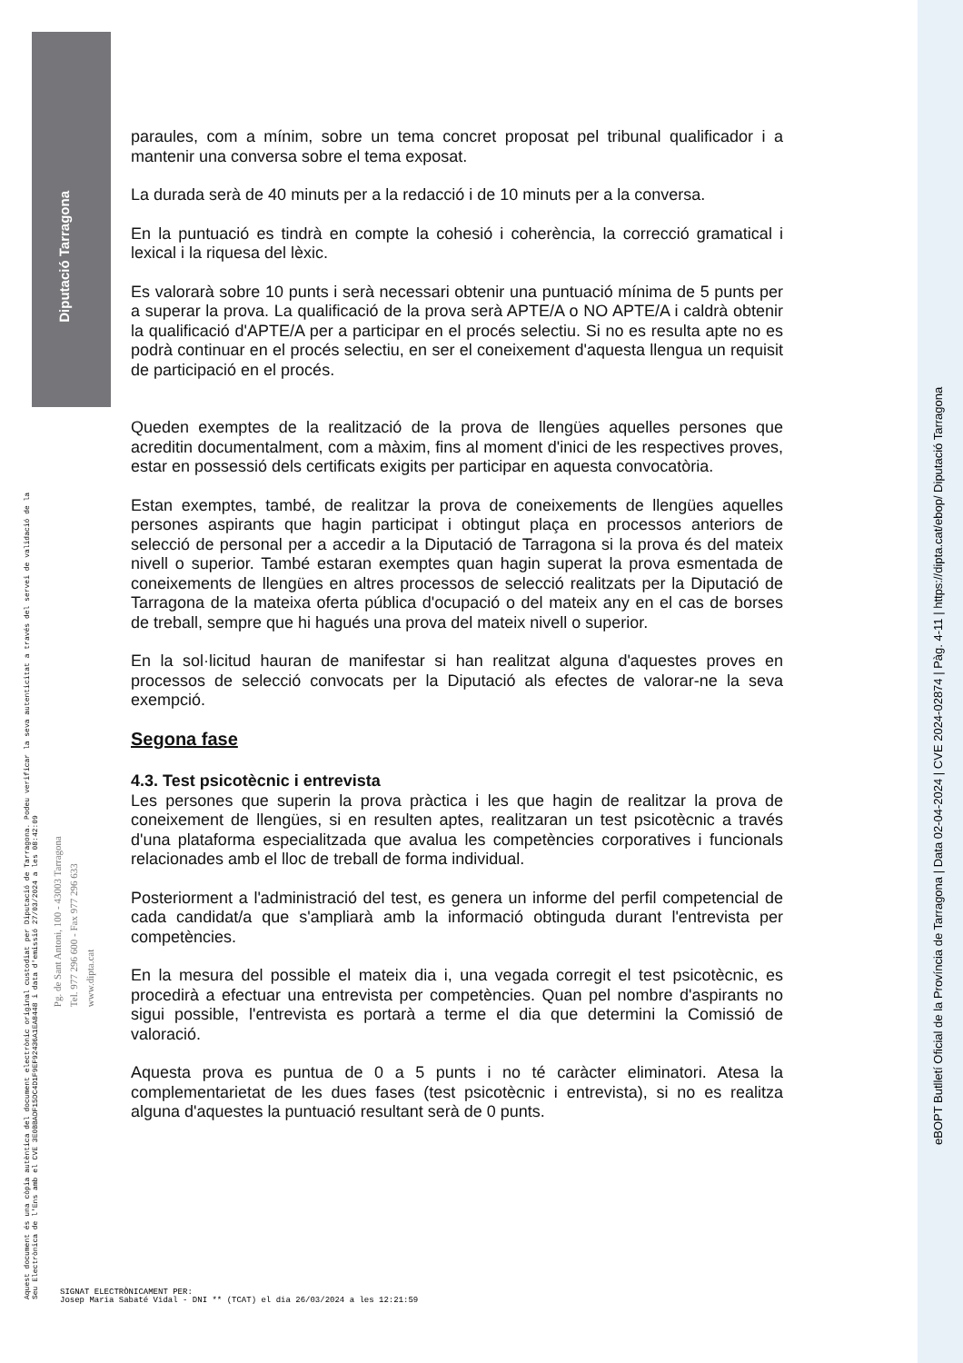Diputació Tarragona
eBOPT Butlletí Oficial de la Província de Tarragona | Data 02-04-2024 | CVE 2024-02874 | Pàg. 4-11 | https://dipta.cat/ebop/ Diputació Tarragona
Aquest document és una còpia autèntica del document electrònic original custodiat per Diputació de Tarragona. Podeu verificar la seva autenticitat a través del servei de validació de la Seu Electrònica de l'Ens amb el CVE 3E0BBADF15DC4D1F9EF92436A1EA8448 i data d'emissió 27/03/2024 a les 08:42:09
Pg. de Sant Antoni, 100 - 43003 Tarragona
Tel. 977 296 600 - Fax 977 296 633
www.dipta.cat
paraules, com a mínim, sobre un tema concret proposat pel tribunal qualificador i a mantenir una conversa sobre el tema exposat.
La durada serà de 40 minuts per a la redacció i de 10 minuts per a la conversa.
En la puntuació es tindrà en compte la cohesió i coherència, la correcció gramatical i lexical i la riquesa del lèxic.
Es valorarà sobre 10 punts i serà necessari obtenir una puntuació mínima de 5 punts per a superar la prova. La qualificació de la prova serà APTE/A o NO APTE/A i caldrà obtenir la qualificació d'APTE/A per a participar en el procés selectiu. Si no es resulta apte no es podrà continuar en el procés selectiu, en ser el coneixement d'aquesta llengua un requisit de participació en el procés.
Queden exemptes de la realització de la prova de llengües aquelles persones que acreditin documentalment, com a màxim, fins al moment d'inici de les respectives proves, estar en possessió dels certificats exigits per participar en aquesta convocatòria.
Estan exemptes, també, de realitzar la prova de coneixements de llengües aquelles persones aspirants que hagin participat i obtingut plaça en processos anteriors de selecció de personal per a accedir a la Diputació de Tarragona si la prova és del mateix nivell o superior. També estaran exemptes quan hagin superat la prova esmentada de coneixements de llengües en altres processos de selecció realitzats per la Diputació de Tarragona de la mateixa oferta pública d'ocupació o del mateix any en el cas de borses de treball, sempre que hi hagués una prova del mateix nivell o superior.
En la sol·licitud hauran de manifestar si han realitzat alguna d'aquestes proves en processos de selecció convocats per la Diputació als efectes de valorar-ne la seva exempció.
Segona fase
4.3. Test psicotècnic i entrevista
Les persones que superin la prova pràctica i les que hagin de realitzar la prova de coneixement de llengües, si en resulten aptes, realitzaran un test psicotècnic a través d'una plataforma especialitzada que avalua les competències corporatives i funcionals relacionades amb el lloc de treball de forma individual.
Posteriorment a l'administració del test, es genera un informe del perfil competencial de cada candidat/a que s'ampliarà amb la informació obtinguda durant l'entrevista per competències.
En la mesura del possible el mateix dia i, una vegada corregit el test psicotècnic, es procedirà a efectuar una entrevista per competències. Quan pel nombre d'aspirants no sigui possible, l'entrevista es portarà a terme el dia que determini la Comissió de valoració.
Aquesta prova es puntua de 0 a 5 punts i no té caràcter eliminatori. Atesa la complementarietat de les dues fases (test psicotècnic i entrevista), si no es realitza alguna d'aquestes la puntuació resultant serà de 0 punts.
SIGNAT ELECTRÒNICAMENT PER:
Josep Maria Sabaté Vidal - DNI ** (TCAT) el dia 26/03/2024 a les 12:21:59